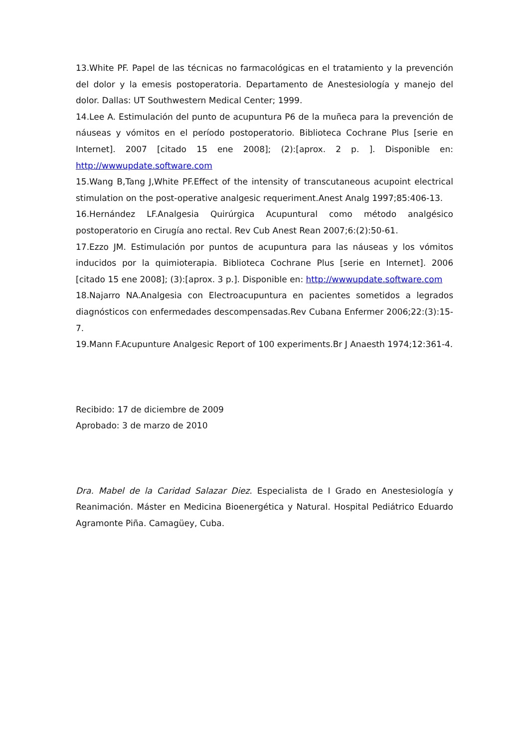13.White PF. Papel de las técnicas no farmacológicas en el tratamiento y la prevención del dolor y la emesis postoperatoria. Departamento de Anestesiología y manejo del dolor. Dallas: UT Southwestern Medical Center; 1999.
14.Lee A. Estimulación del punto de acupuntura P6 de la muñeca para la prevención de náuseas y vómitos en el período postoperatorio. Biblioteca Cochrane Plus [serie en Internet]. 2007 [citado 15 ene 2008]; (2):[aprox. 2 p. ]. Disponible en: http://wwwupdate.software.com
15.Wang B,Tang J,White PF.Effect of the intensity of transcutaneous acupoint electrical stimulation on the post-operative analgesic requeriment.Anest Analg 1997;85:406-13.
16.Hernández LF.Analgesia Quirúrgica Acupuntural como método analgésico postoperatorio en Cirugía ano rectal. Rev Cub Anest Rean 2007;6:(2):50-61.
17.Ezzo JM. Estimulación por puntos de acupuntura para las náuseas y los vómitos inducidos por la quimioterapia. Biblioteca Cochrane Plus [serie en Internet]. 2006 [citado 15 ene 2008]; (3):[aprox. 3 p.]. Disponible en: http://wwwupdate.software.com
18.Najarro NA.Analgesia con Electroacupuntura en pacientes sometidos a legrados diagnósticos con enfermedades descompensadas.Rev Cubana Enfermer 2006;22:(3):15-7.
19.Mann F.Acupunture Analgesic Report of 100 experiments.Br J Anaesth 1974;12:361-4.
Recibido: 17 de diciembre de 2009
Aprobado: 3 de marzo de 2010
Dra. Mabel de la Caridad Salazar Diez. Especialista de I Grado en Anestesiología y Reanimación. Máster en Medicina Bioenergética y Natural. Hospital Pediátrico Eduardo Agramonte Piña. Camagüey, Cuba.